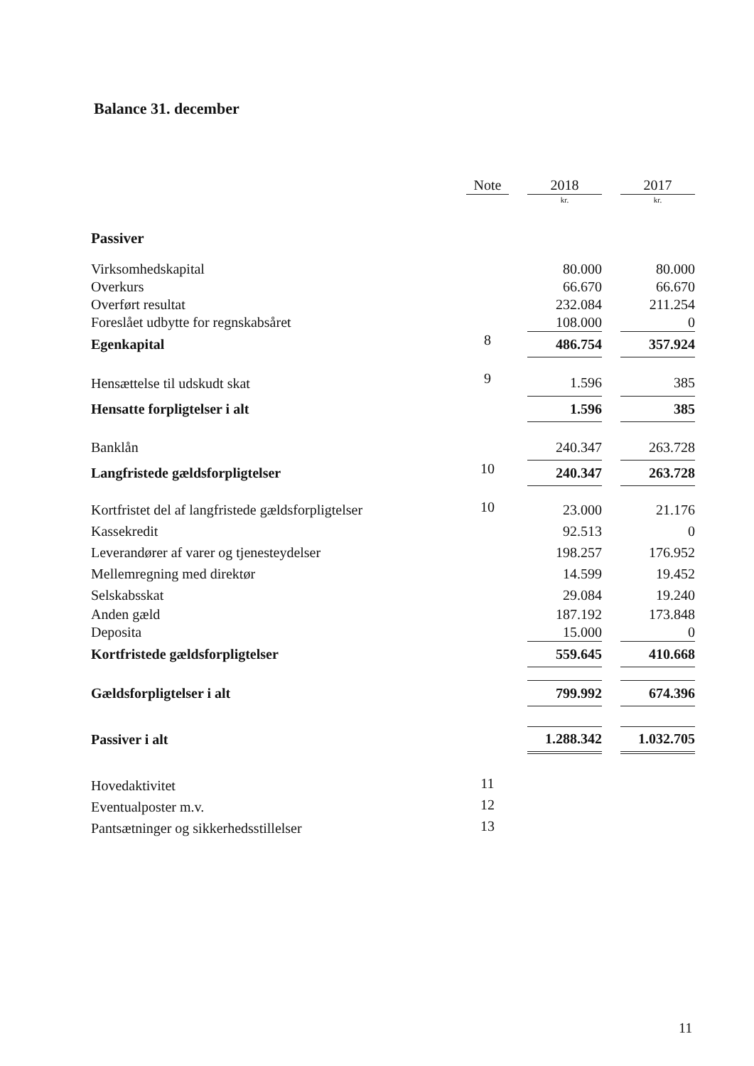Balance 31. december
| | Note | | 2018 | | 2017 |
| | | | kr. | | kr. |
| Passiver | | | | | |
| Virksomhedskapital | | | 80.000 | | 80.000 |
| Overkurs | | | 66.670 | | 66.670 |
| Overført resultat | | | 232.084 | | 211.254 |
| Foreslået udbytte for regnskabsåret | | | 108.000 | | 0 |
| Egenkapital | 8 | | 486.754 | | 357.924 |
| Hensættelse til udskudt skat | 9 | | 1.596 | | 385 |
| Hensatte forpligtelser i alt | | | 1.596 | | 385 |
| Banklån | | | 240.347 | | 263.728 |
| Langfristede gældsforpligtelser | 10 | | 240.347 | | 263.728 |
| Kortfristet del af langfristede gældsforpligtelser | 10 | | 23.000 | | 21.176 |
| Kassekredit | | | 92.513 | | 0 |
| Leverandører af varer og tjenesteydelser | | | 198.257 | | 176.952 |
| Mellemregning med direktør | | | 14.599 | | 19.452 |
| Selskabsskat | | | 29.084 | | 19.240 |
| Anden gæld | | | 187.192 | | 173.848 |
| Deposita | | | 15.000 | | 0 |
| Kortfristede gældsforpligtelser | | | 559.645 | | 410.668 |
| Gældsforpligtelser i alt | | | 799.992 | | 674.396 |
| Passiver i alt | | | 1.288.342 | | 1.032.705 |
| Hovedaktivitet | 11 | | | | |
| Eventualposter m.v. | 12 | | | | |
| Pantsætninger og sikkerhedsstillelser | 13 | | | | |
11